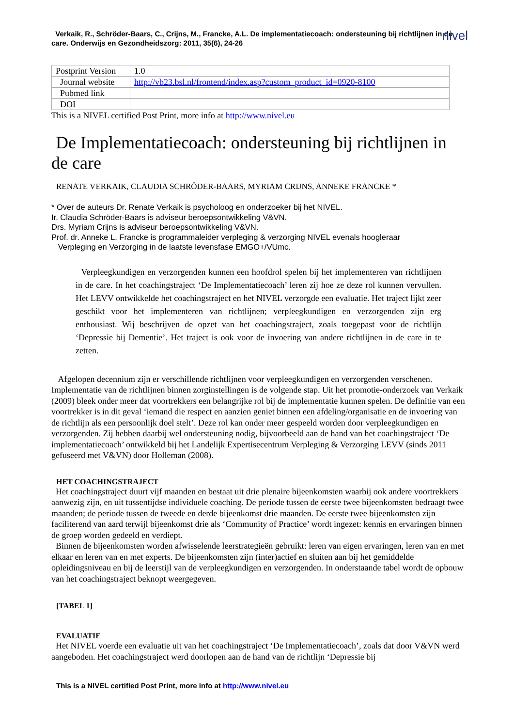nivel
Verkaik, R., Schröder-Baars, C., Crijns, M., Francke, A.L. De implementatiecoach: ondersteuning bij richtlijnen in de care. Onderwijs en Gezondheidszorg: 2011, 35(6), 24-26
| Postprint Version | 1.0 |
| Journal website | http://vb23.bsl.nl/frontend/index.asp?custom_product_id=0920-8100 |
| Pubmed link | |
| DOI | |
This is a NIVEL certified Post Print, more info at http://www.nivel.eu
De Implementatiecoach: ondersteuning bij richtlijnen in de care
RENATE VERKAIK, CLAUDIA SCHRÖDER-BAARS, MYRIAM CRIJNS, ANNEKE FRANCKE *
* Over de auteurs Dr. Renate Verkaik is psycholoog en onderzoeker bij het NIVEL.
Ir. Claudia Schröder-Baars is adviseur beroepsontwikkeling V&VN.
Drs. Myriam Crijns is adviseur beroepsontwikkeling V&VN.
Prof. dr. Anneke L. Francke is programmaleider verpleging & verzorging NIVEL evenals hoogleraar
Verpleging en Verzorging in de laatste levensfase EMGO+/VUmc.
Verpleegkundigen en verzorgenden kunnen een hoofdrol spelen bij het implementeren van richtlijnen in de care. In het coachingstraject ‘De Implementatiecoach’ leren zij hoe ze deze rol kunnen vervullen. Het LEVV ontwikkelde het coachingstraject en het NIVEL verzorgde een evaluatie. Het traject lijkt zeer geschikt voor het implementeren van richtlijnen; verpleegkundigen en verzorgenden zijn erg enthousiast. Wij beschrijven de opzet van het coachingstraject, zoals toegepast voor de richtlijn ‘Depressie bij Dementie’. Het traject is ook voor de invoering van andere richtlijnen in de care in te zetten.
Afgelopen decennium zijn er verschillende richtlijnen voor verpleegkundigen en verzorgenden verschenen. Implementatie van de richtlijnen binnen zorginstellingen is de volgende stap. Uit het promotie-onderzoek van Verkaik (2009) bleek onder meer dat voortrekkers een belangrijke rol bij de implementatie kunnen spelen. De definitie van een voortrekker is in dit geval ‘iemand die respect en aanzien geniet binnen een afdeling/organisatie en de invoering van de richtlijn als een persoonlijk doel stelt’. Deze rol kan onder meer gespeeld worden door verpleegkundigen en verzorgenden. Zij hebben daarbij wel ondersteuning nodig, bijvoorbeeld aan de hand van het coachingstraject ‘De implementatiecoach’ ontwikkeld bij het Landelijk Expertisecentrum Verpleging & Verzorging LEVV (sinds 2011 gefuseerd met V&VN) door Holleman (2008).
HET COACHINGSTRAJECT
Het coachingstraject duurt vijf maanden en bestaat uit drie plenaire bijeenkomsten waarbij ook andere voortrekkers aanwezig zijn, en uit tussentijdse individuele coaching. De periode tussen de eerste twee bijeenkomsten bedraagt twee maanden; de periode tussen de tweede en derde bijeenkomst drie maanden. De eerste twee bijeenkomsten zijn faciliterend van aard terwijl bijeenkomst drie als ‘Community of Practice’ wordt ingezet: kennis en ervaringen binnen de groep worden gedeeld en verdiept.
Binnen de bijeenkomsten worden afwisselende leerstrategieën gebruikt: leren van eigen ervaringen, leren van en met elkaar en leren van en met experts. De bijeenkomsten zijn (inter)actief en sluiten aan bij het gemiddelde opleidingsniveau en bij de leerstijl van de verpleegkundigen en verzorgenden. In onderstaande tabel wordt de opbouw van het coachingstraject beknopt weergegeven.
[TABEL 1]
EVALUATIE
Het NIVEL voerde een evaluatie uit van het coachingstraject ‘De Implementatiecoach’, zoals dat door V&VN werd aangeboden. Het coachingstraject werd doorlopen aan de hand van de richtlijn ‘Depressie bij
This is a NIVEL certified Post Print, more info at http://www.nivel.eu